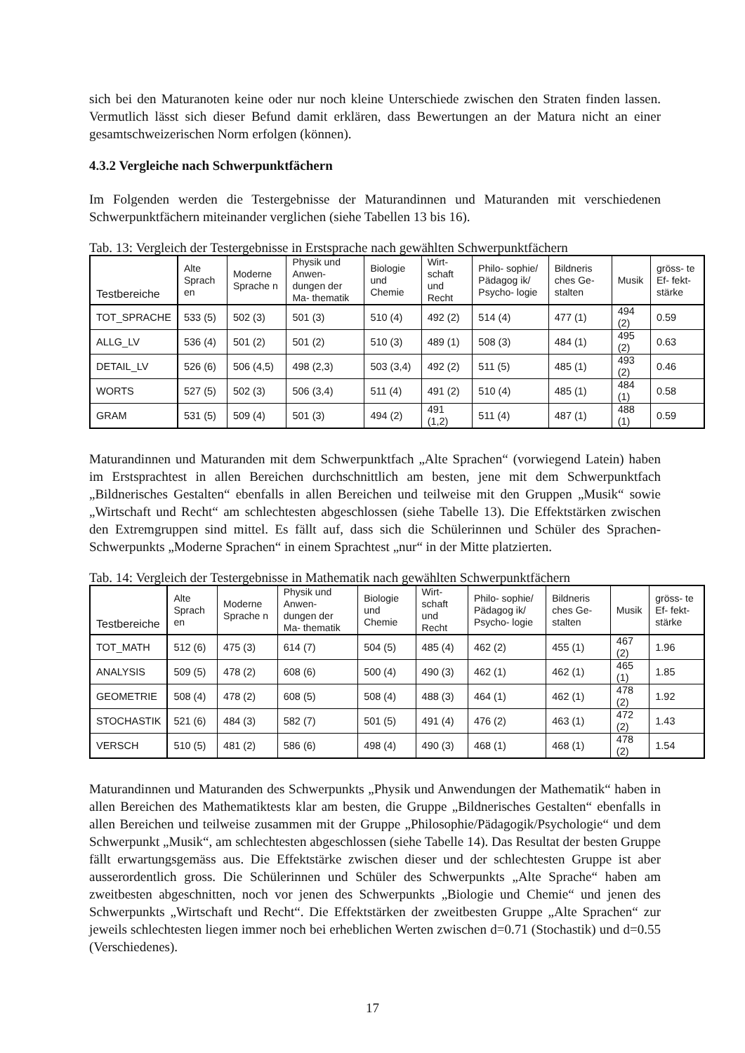sich bei den Maturanoten keine oder nur noch kleine Unterschiede zwischen den Straten finden lassen. Vermutlich lässt sich dieser Befund damit erklären, dass Bewertungen an der Matura nicht an einer gesamtschweizerischen Norm erfolgen (können).
4.3.2 Vergleiche nach Schwerpunktfächern
Im Folgenden werden die Testergebnisse der Maturandinnen und Maturanden mit verschiedenen Schwerpunktfächern miteinander verglichen (siehe Tabellen 13 bis 16).
Tab. 13: Vergleich der Testergebnisse in Erstsprache nach gewählten Schwerpunktfächern
| Testbereiche | Alte Sprach en | Moderne Sprache n | Physik und Anwen- dungen der Ma- thematik | Biologie und Chemie | Wirt- schaft und Recht | Philo- sophie/ Pädagog ik/ Psycho- logie | Bildneris ches Ge- stalten | Musik | gröss- te Ef- fekt- stärke |
| --- | --- | --- | --- | --- | --- | --- | --- | --- | --- |
| TOT_SPRACHE | 533 (5) | 502 (3) | 501 (3) | 510 (4) | 492 (2) | 514 (4) | 477 (1) | 494 (2) | 0.59 |
| ALLG_LV | 536 (4) | 501 (2) | 501 (2) | 510 (3) | 489 (1) | 508 (3) | 484 (1) | 495 (2) | 0.63 |
| DETAIL_LV | 526 (6) | 506 (4,5) | 498 (2,3) | 503 (3,4) | 492 (2) | 511 (5) | 485 (1) | 493 (2) | 0.46 |
| WORTS | 527 (5) | 502 (3) | 506 (3,4) | 511 (4) | 491 (2) | 510 (4) | 485 (1) | 484 (1) | 0.58 |
| GRAM | 531 (5) | 509 (4) | 501 (3) | 494 (2) | 491 (1,2) | 511 (4) | 487 (1) | 488 (1) | 0.59 |
Maturandinnen und Maturanden mit dem Schwerpunktfach „Alte Sprachen“ (vorwiegend Latein) haben im Erstsprachtest in allen Bereichen durchschnittlich am besten, jene mit dem Schwerpunktfach „Bildnerisches Gestalten“ ebenfalls in allen Bereichen und teilweise mit den Gruppen „Musik“ sowie „Wirtschaft und Recht“ am schlechtesten abgeschlossen (siehe Tabelle 13). Die Effektstärken zwischen den Extremgruppen sind mittel. Es fällt auf, dass sich die Schülerinnen und Schüler des Sprachen-Schwerpunkts „Moderne Sprachen“ in einem Sprachtest „nur“ in der Mitte platzierten.
Tab. 14: Vergleich der Testergebnisse in Mathematik nach gewählten Schwerpunktfächern
| Testbereiche | Alte Sprach en | Moderne Sprache n | Physik und Anwen- dungen der Ma- thematik | Biologie und Chemie | Wirt- schaft und Recht | Philo- sophie/ Pädagog ik/ Psycho- logie | Bildneris ches Ge- stalten | Musik | gröss- te Ef- fekt- stärke |
| --- | --- | --- | --- | --- | --- | --- | --- | --- | --- |
| TOT_MATH | 512 (6) | 475 (3) | 614 (7) | 504 (5) | 485 (4) | 462 (2) | 455 (1) | 467 (2) | 1.96 |
| ANALYSIS | 509 (5) | 478 (2) | 608 (6) | 500 (4) | 490 (3) | 462 (1) | 462 (1) | 465 (1) | 1.85 |
| GEOMETRIE | 508 (4) | 478 (2) | 608 (5) | 508 (4) | 488 (3) | 464 (1) | 462 (1) | 478 (2) | 1.92 |
| STOCHASTIK | 521 (6) | 484 (3) | 582 (7) | 501 (5) | 491 (4) | 476 (2) | 463 (1) | 472 (2) | 1.43 |
| VERSCH | 510 (5) | 481 (2) | 586 (6) | 498 (4) | 490 (3) | 468 (1) | 468 (1) | 478 (2) | 1.54 |
Maturandinnen und Maturanden des Schwerpunkts „Physik und Anwendungen der Mathematik“ haben in allen Bereichen des Mathematiktests klar am besten, die Gruppe „Bildnerisches Gestalten“ ebenfalls in allen Bereichen und teilweise zusammen mit der Gruppe „Philosophie/Pädagogik/Psychologie“ und dem Schwerpunkt „Musik“, am schlechtesten abgeschlossen (siehe Tabelle 14). Das Resultat der besten Gruppe fällt erwartungsgemäss aus. Die Effektstärke zwischen dieser und der schlechtesten Gruppe ist aber ausserordentlich gross. Die Schülerinnen und Schüler des Schwerpunkts „Alte Sprache“ haben am zweitbesten abgeschnitten, noch vor jenen des Schwerpunkts „Biologie und Chemie“ und jenen des Schwerpunkts „Wirtschaft und Recht“. Die Effektstärken der zweitbesten Gruppe „Alte Sprachen“ zur jeweils schlechtesten liegen immer noch bei erheblichen Werten zwischen d=0.71 (Stochastik) und d=0.55 (Verschiedenes).
17